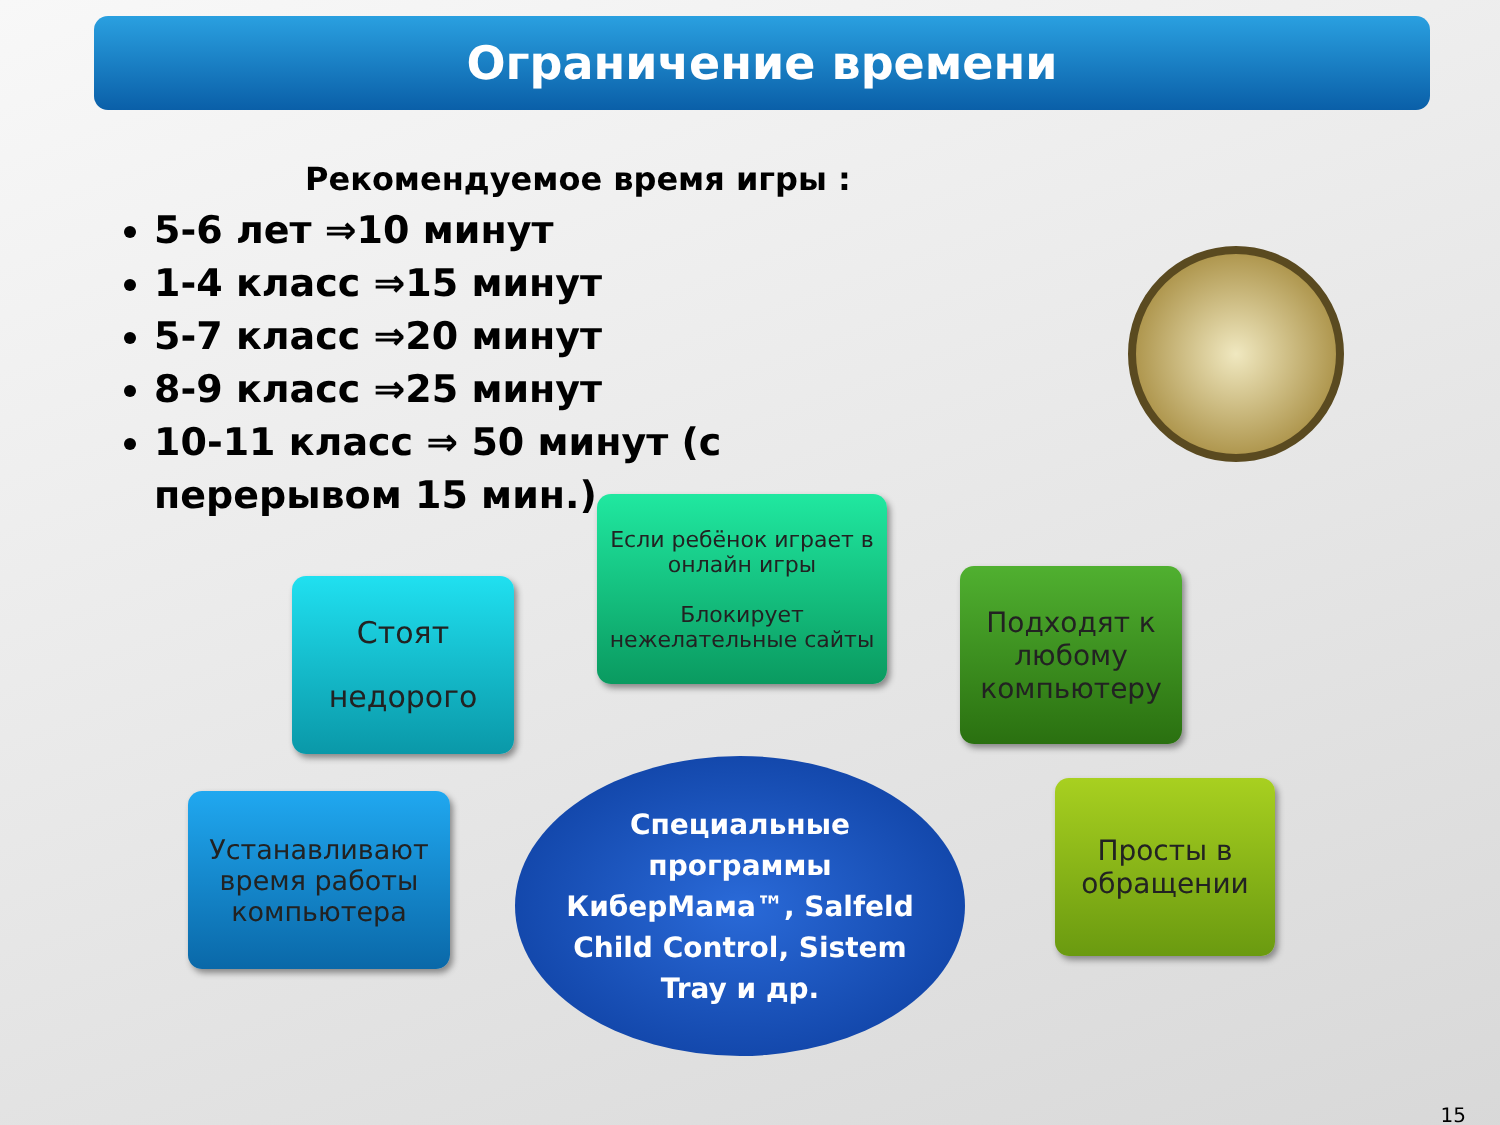Ограничение времени
Рекомендуемое время игры :
5-6 лет ⇒10 минут
1-4 класс ⇒15 минут
5-7 класс ⇒20 минут
8-9 класс ⇒25 минут
10-11 класс ⇒ 50 минут (с перерывом 15 мин.)
Если ребёнок играет в онлайн игры
Блокирует нежелательные сайты
Стоят
недорого
Подходят к любому компьютеру
Устанавливают время работы компьютера
Просты в обращении
Специальные
программы
КиберМама™, Salfeld
Child Control, Sistem
Tray и др.
15